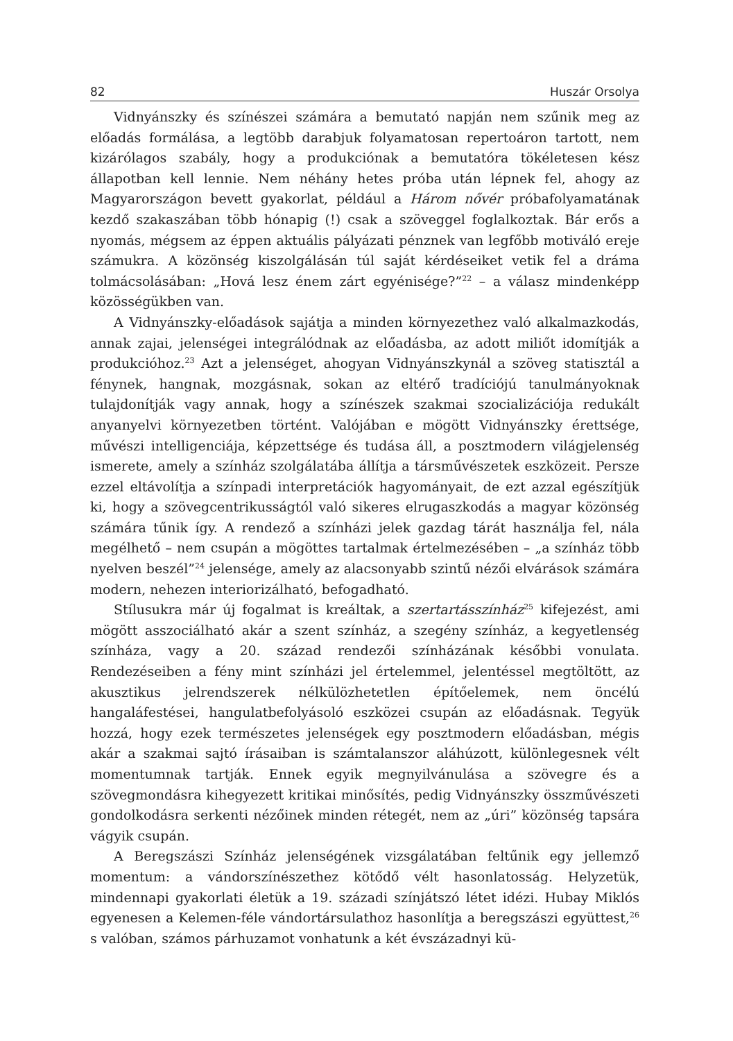82 Huszár Orsolya
Vidnyánszky és színészei számára a bemutató napján nem szűnik meg az előadás formálása, a legtöbb darabjuk folyamatosan repertoáron tartott, nem kizárólagos szabály, hogy a produkciónak a bemutatóra tökéletesen kész állapotban kell lennie. Nem néhány hetes próba után lépnek fel, ahogy az Magyarországon bevett gyakorlat, például a Három nővér próbafolyamatának kezdő szakaszában több hónapig (!) csak a szöveggel foglalkoztak. Bár erős a nyomás, mégsem az éppen aktuális pályázati pénznek van legfőbb motiváló ereje számukra. A közönség kiszolgálásán túl saját kérdéseiket vetik fel a dráma tolmácsolásában: „Hová lesz énem zárt egyénisége?”<sup>22</sup> – a válasz mindenképp közösségükben van.
A Vidnyánszky-előadások sajátja a minden környezethez való alkalmazkodás, annak zajai, jelenségei integrálódnak az előadásba, az adott miliőt idomítják a produkcióhoz.<sup>23</sup> Azt a jelenséget, ahogyan Vidnyánszkynál a szöveg statisztál a fénynek, hangnak, mozgásnak, sokan az eltérő tradíciójú tanulmányoknak tulajdonítják vagy annak, hogy a színészek szakmai szocializációja redukált anyanyelvi környezetben történt. Valójában e mögött Vidnyánszky érettsége, művészi intelligenciája, képzettsége és tudása áll, a posztmodern világjelenség ismerete, amely a színház szolgálatába állítja a társművészetek eszközeit. Persze ezzel eltávolítja a színpadi interpretációk hagyományait, de ezt azzal egészítjük ki, hogy a szövegcentrikusságtól való sikeres elrugaszkodás a magyar közönség számára tűnik így. A rendező a színházi jelek gazdag tárát használja fel, nála megélhető – nem csupán a mögöttes tartalmak értelmezésében – „a színház több nyelven beszél”<sup>24</sup> jelensége, amely az alacsonyabb szintű nézői elvárások számára modern, nehezen interiorizálható, befogadható.
Stílusukra már új fogalmat is kreáltak, a szertartásszínház<sup>25</sup> kifejezést, ami mögött asszociálható akár a szent színház, a szegény színház, a kegyetlenség színháza, vagy a 20. század rendezői színházának későbbi vonulata. Rendezéseiben a fény mint színházi jel értelemmel, jelentéssel megtöltött, az akusztikus jelrendszerek nélkülözhetetlen építőelemek, nem öncélú hangaláfestései, hangulatbefolyásoló eszközei csupán az előadásnak. Tegyük hozzá, hogy ezek természetes jelenségek egy posztmodern előadásban, mégis akár a szakmai sajtó írásaiban is számtalanszor aláhúzott, különlegesnek vélt momentumnak tartják. Ennek egyik megnyilvánulása a szövegre és a szövegmondásra kihegyezett kritikai minősítés, pedig Vidnyánszky összművészeti gondolkodásra serkenti nézőinek minden rétegét, nem az „úri” közönség tapsára vágyik csupán.
A Beregszászi Színház jelenségének vizsgálatában feltűnik egy jellemző momentum: a vándorszínészethez kötődő vélt hasonlatosság. Helyzetük, mindennapi gyakorlati életük a 19. századi színjátszó létet idézi. Hubay Miklós egyenesen a Kelemen-féle vándortársulathoz hasonlítja a beregszászi együttest,<sup>26</sup> s valóban, számos párhuzamot vonhatunk a két évszázadnyi kü-